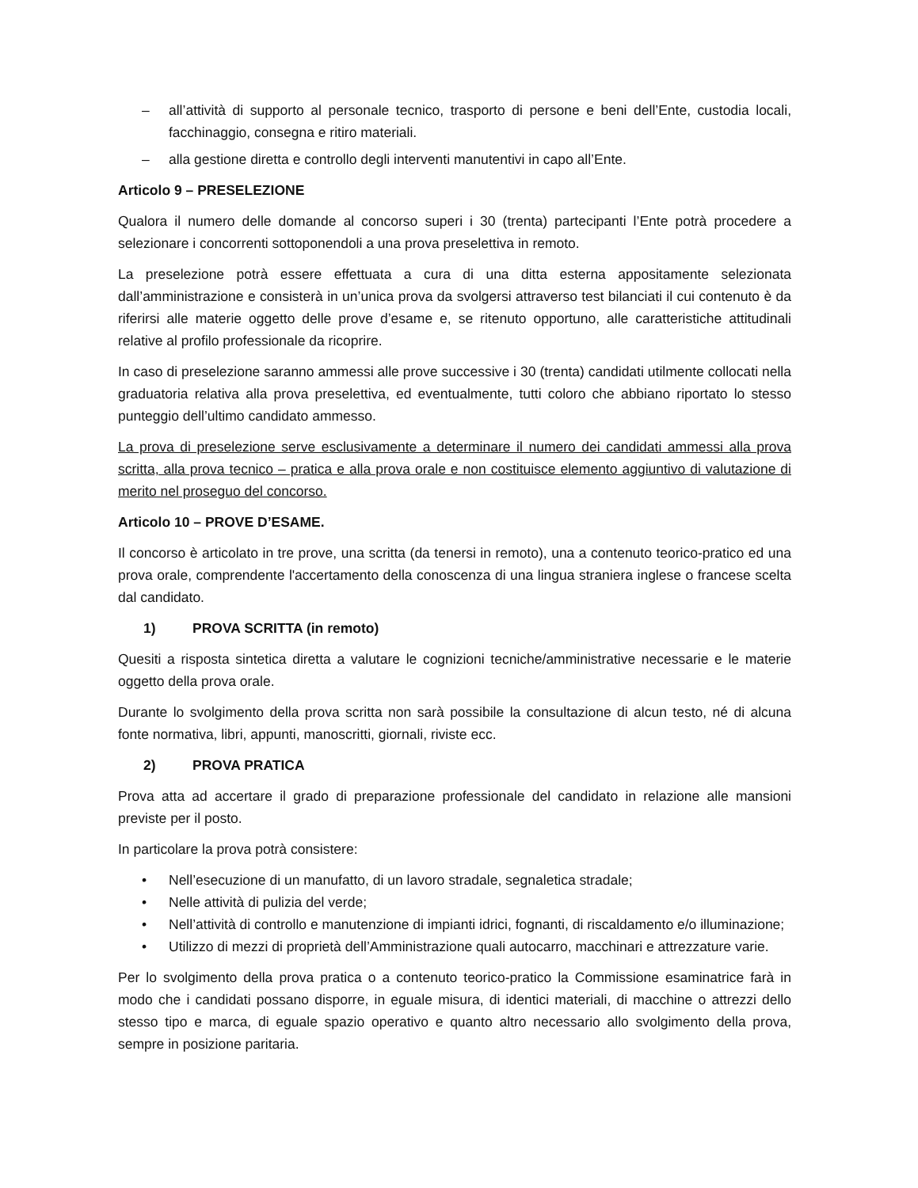– all’attività di supporto al personale tecnico, trasporto di persone e beni dell’Ente, custodia locali, facchinaggio, consegna e ritiro materiali.
– alla gestione diretta e controllo degli interventi manutentivi in capo all’Ente.
Articolo 9 – PRESELEZIONE
Qualora il numero delle domande al concorso superi i 30 (trenta) partecipanti l’Ente potrà procedere a selezionare i concorrenti sottoponendoli a una prova preselettiva in remoto.
La preselezione potrà essere effettuata a cura di una ditta esterna appositamente selezionata dall’amministrazione e consisterà in un’unica prova da svolgersi attraverso test bilanciati il cui contenuto è da riferirsi alle materie oggetto delle prove d’esame e, se ritenuto opportuno, alle caratteristiche attitudinali relative al profilo professionale da ricoprire.
In caso di preselezione saranno ammessi alle prove successive i 30 (trenta) candidati utilmente collocati nella graduatoria relativa alla prova preselettiva, ed eventualmente, tutti coloro che abbiano riportato lo stesso punteggio dell’ultimo candidato ammesso.
La prova di preselezione serve esclusivamente a determinare il numero dei candidati ammessi alla prova scritta, alla prova tecnico – pratica e alla prova orale e non costituisce elemento aggiuntivo di valutazione di merito nel proseguo del concorso.
Articolo 10 – PROVE D’ESAME.
Il concorso è articolato in tre prove, una scritta (da tenersi in remoto), una a contenuto teorico-pratico ed una prova orale, comprendente l'accertamento della conoscenza di una lingua straniera inglese o francese scelta dal candidato.
1) PROVA SCRITTA (in remoto)
Quesiti a risposta sintetica diretta a valutare le cognizioni tecniche/amministrative necessarie e le materie oggetto della prova orale.
Durante lo svolgimento della prova scritta non sarà possibile la consultazione di alcun testo, né di alcuna fonte normativa, libri, appunti, manoscritti, giornali, riviste ecc.
2) PROVA PRATICA
Prova atta ad accertare il grado di preparazione professionale del candidato in relazione alle mansioni previste per il posto.
In particolare la prova potrà consistere:
• Nell’esecuzione di un manufatto, di un lavoro stradale, segnaletica stradale;
• Nelle attività di pulizia del verde;
• Nell’attività di controllo e manutenzione di impianti idrici, fognanti, di riscaldamento e/o illuminazione;
• Utilizzo di mezzi di proprietà dell’Amministrazione quali autocarro, macchinari e attrezzature varie.
Per lo svolgimento della prova pratica o a contenuto teorico-pratico la Commissione esaminatrice farà in modo che i candidati possano disporre, in eguale misura, di identici materiali, di macchine o attrezzi dello stesso tipo e marca, di eguale spazio operativo e quanto altro necessario allo svolgimento della prova, sempre in posizione paritaria.